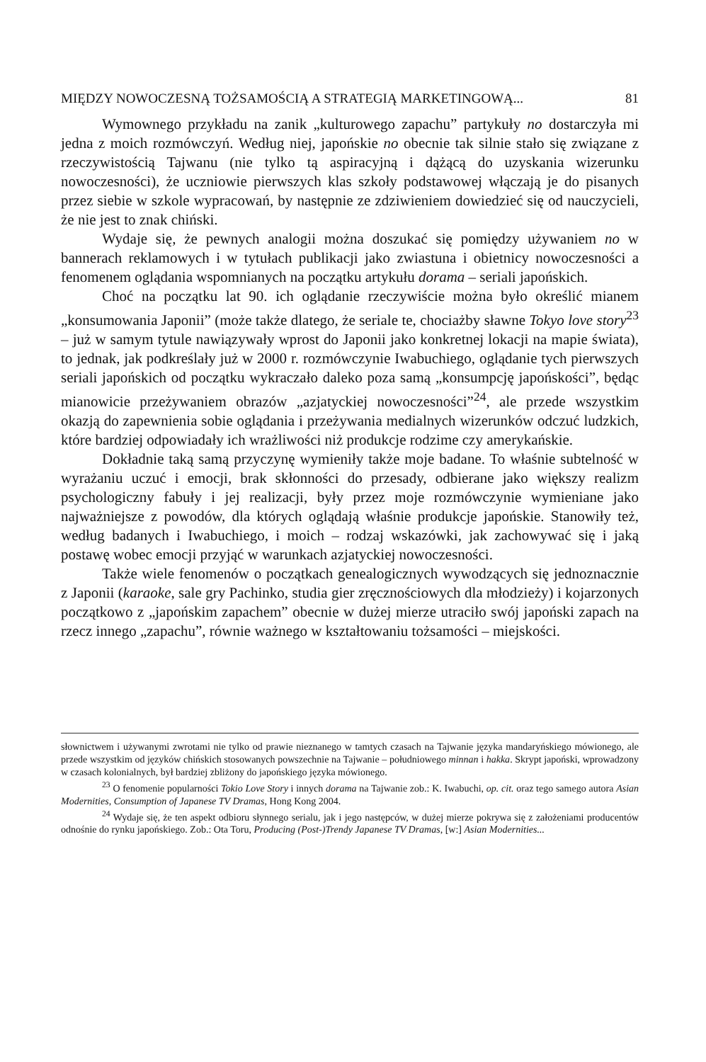MIĘDZY NOWOCZESNĄ TOŻSAMOŚCIĄ A STRATEGIĄ MARKETINGOWĄ... 81
Wymownego przykładu na zanik „kulturowego zapachu” partykuły no dostarczyła mi jedna z moich rozmówczyń. Według niej, japońskie no obecnie tak silnie stało się związane z rzeczywistością Tajwanu (nie tylko tą aspiracyjną i dążącą do uzyskania wizerunku nowoczesności), że uczniowie pierwszych klas szkoły podstawowej włączają je do pisanych przez siebie w szkole wypracowań, by następnie ze zdziwieniem dowiedzieć się od nauczycieli, że nie jest to znak chiński.
Wydaje się, że pewnych analogii można doszukać się pomiędzy używaniem no w bannerach reklamowych i w tytułach publikacji jako zwiastuna i obietnicy nowoczesności a fenomenem oglądania wspomnianych na początku artykułu dorama – seriali japońskich.
Choć na początku lat 90. ich oglądanie rzeczywiście można było określić mianem „konsumowania Japonii” (może także dlatego, że seriale te, chociażby sławne Tokyo love story<sup>23</sup> – już w samym tytule nawiązywały wprost do Japonii jako konkretnej lokacji na mapie świata), to jednak, jak podkreślały już w 2000 r. rozmówczynie Iwabuchiego, oglądanie tych pierwszych seriali japońskich od początku wykraczało daleko poza samą „konsumpcję japońskości”, będąc mianowicie przeżywaniem obrazów „azjatyckiej nowoczesności”<sup>24</sup>, ale przede wszystkim okazją do zapewnienia sobie oglądania i przeżywania medialnych wizerunków odczuć ludzkich, które bardziej odpowiadały ich wrażliwości niż produkcje rodzime czy amerykańskie.
Dokładnie taką samą przyczynę wymieniły także moje badane. To właśnie subtelność w wyrażaniu uczuć i emocji, brak skłonności do przesady, odbierane jako większy realizm psychologiczny fabuły i jej realizacji, były przez moje rozmówczynie wymieniane jako najważniejsze z powodów, dla których oglądają właśnie produkcje japońskie. Stanowiły też, według badanych i Iwabuchiego, i moich – rodzaj wskazówki, jak zachowywać się i jaką postawę wobec emocji przyjąć w warunkach azjatyckiej nowoczesności.
Także wiele fenomenów o początkach genealogicznych wywodzących się jednoznacznie z Japonii (karaoke, sale gry Pachinko, studia gier zręcznościowych dla młodzieży) i kojarzonych początkowo z „japońskim zapachem” obecnie w dużej mierze utraciło swój japoński zapach na rzecz innego „zapachu”, równie ważnego w kształtowaniu tożsamości – miejskości.
słownictwem i używanymi zwrotami nie tylko od prawie nieznanego w tamtych czasach na Tajwanie języka mandaryńskiego mówionego, ale przede wszystkim od języków chińskich stosowanych powszechnie na Tajwanie – południowego minnan i hakka. Skrypt japoński, wprowadzony w czasach kolonialnych, był bardziej zbliżony do japońskiego języka mówionego.
<sup>23</sup> O fenomenie popularności Tokio Love Story i innych dorama na Tajwanie zob.: K. Iwabuchi, op. cit. oraz tego samego autora Asian Modernities, Consumption of Japanese TV Dramas, Hong Kong 2004.
<sup>24</sup> Wydaje się, że ten aspekt odbioru słynnego serialu, jak i jego następców, w dużej mierze pokrywa się z założeniami producentów odnośnie do rynku japońskiego. Zob.: Ota Toru, Producing (Post-)Trendy Japanese TV Dramas, [w:] Asian Modernities...